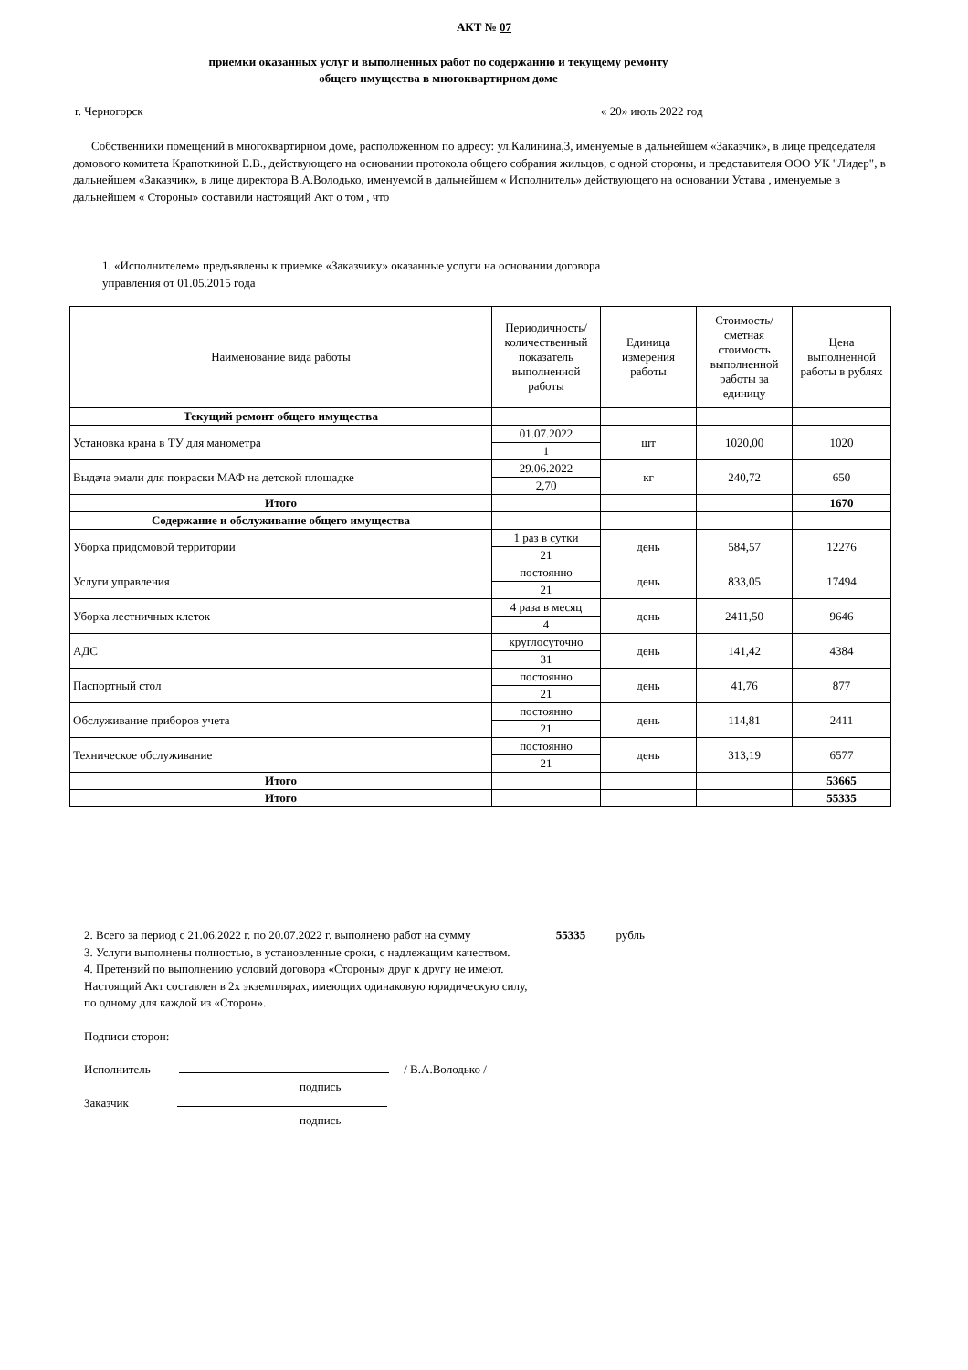АКТ № 07
приемки оказанных услуг и выполненных работ по содержанию и текущему ремонту
общего имущества в многоквартирном доме
г. Черногорск « 20» июль 2022 год
Собственники помещений в многоквартирном доме, расположенном по адресу: ул.Калинина,3, именуемые в дальнейшем «Заказчик», в лице председателя домового комитета Крапоткиной Е.В., действующего на основании протокола общего собрания жильцов, с одной стороны, и представителя ООО УК "Лидер", в дальнейшем «Заказчик», в лице директора В.А.Володько, именуемой в дальнейшем « Исполнитель» действующего на основании Устава , именуемые в дальнейшем « Стороны» составили настоящий Акт о том , что
1. «Исполнителем» предъявлены к приемке «Заказчику» оказанные услуги на основании договора
управления от 01.05.2015 года
| Наименование вида работы | Периодичность/количественный показатель выполненной работы | Единица измерения работы | Стоимость/ сметная стоимость выполненной работы за единицу | Цена выполненной работы в рублях |
| --- | --- | --- | --- | --- |
| Текущий ремонт общего имущества | | | | |
| Установка крана в ТУ для манометра | 01.07.2022 | шт | 1020,00 | 1020 |
| | 1 | | | |
| Выдача эмали для покраски МАФ на детской площадке | 29.06.2022 | кг | 240,72 | 650 |
| | 2,70 | | | |
| Итого | | | | 1670 |
| Содержание и обслуживание общего имущества | | | | |
| Уборка придомовой территории | 1 раз в сутки | день | 584,57 | 12276 |
| | 21 | | | |
| Услуги управления | постоянно | день | 833,05 | 17494 |
| | 21 | | | |
| Уборка лестничных клеток | 4 раза в месяц | день | 2411,50 | 9646 |
| | 4 | | | |
| АДС | круглосуточно | день | 141,42 | 4384 |
| | 31 | | | |
| Паспортный стол | постоянно | день | 41,76 | 877 |
| | 21 | | | |
| Обслуживание приборов учета | постоянно | день | 114,81 | 2411 |
| | 21 | | | |
| Техническое обслуживание | постоянно | день | 313,19 | 6577 |
| | 21 | | | |
| Итого | | | | 53665 |
| Итого | | | | 55335 |
2. Всего за период с 21.06.2022 г. по 20.07.2022 г. выполнено работ на сумму 55335 рубль
3. Услуги выполнены полностью, в установленные сроки, с надлежащим качеством.
4. Претензий по выполнению условий договора «Стороны» друг к другу не имеют.
Настоящий Акт составлен в 2х экземплярах, имеющих одинаковую юридическую силу,
по одному для каждой из «Сторон».
Подписи сторон:
Исполнитель / В.А.Володько /
подпись
Заказчик
подпись